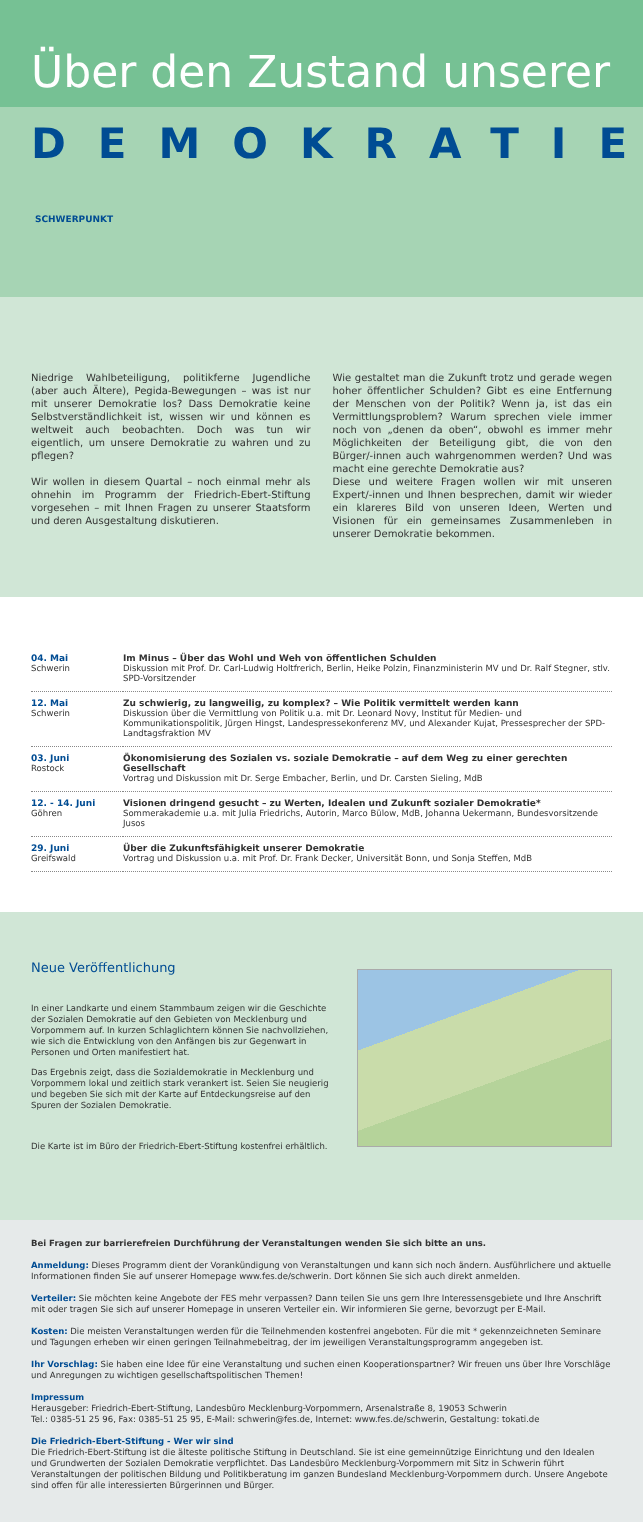Über den Zustand unserer
DEMOKRATIE
SCHWERPUNKT
Niedrige Wahlbeteiligung, politikferne Jugendliche (aber auch Ältere), Pegida-Bewegungen – was ist nur mit unserer Demokratie los? Dass Demokratie keine Selbstverständlichkeit ist, wissen wir und können es weltweit auch beobachten. Doch was tun wir eigentlich, um unsere Demokratie zu wahren und zu pflegen?
Wir wollen in diesem Quartal – noch einmal mehr als ohnehin im Programm der Friedrich-Ebert-Stiftung vorgesehen – mit Ihnen Fragen zu unserer Staatsform und deren Ausgestaltung diskutieren.
Wie gestaltet man die Zukunft trotz und gerade wegen hoher öffentlicher Schulden? Gibt es eine Entfernung der Menschen von der Politik? Wenn ja, ist das ein Vermittlungsproblem? Warum sprechen viele immer noch von „denen da oben“, obwohl es immer mehr Möglichkeiten der Beteiligung gibt, die von den Bürger/-innen auch wahrgenommen werden? Und was macht eine gerechte Demokratie aus?
Diese und weitere Fragen wollen wir mit unseren Expert/-innen und Ihnen besprechen, damit wir wieder ein klareres Bild von unseren Ideen, Werten und Visionen für ein gemeinsames Zusammenleben in unserer Demokratie bekommen.
| 04. Mai Schwerin | Im Minus – Über das Wohl und Weh von öffentlichen Schulden Diskussion mit Prof. Dr. Carl-Ludwig Holtfrerich, Berlin, Heike Polzin, Finanzministerin MV und Dr. Ralf Stegner, stlv. SPD-Vorsitzender |
| 12. Mai Schwerin | Zu schwierig, zu langweilig, zu komplex? – Wie Politik vermittelt werden kann Diskussion über die Vermittlung von Politik u.a. mit Dr. Leonard Novy, Institut für Medien- und Kommunikationspolitik, Jürgen Hingst, Landespressekonferenz MV, und Alexander Kujat, Pressesprecher der SPD-Landtagsfraktion MV |
| 03. Juni Rostock | Ökonomisierung des Sozialen vs. soziale Demokratie – auf dem Weg zu einer gerechten Gesellschaft Vortrag und Diskussion mit Dr. Serge Embacher, Berlin, und Dr. Carsten Sieling, MdB |
| 12. - 14. Juni Göhren | Visionen dringend gesucht – zu Werten, Idealen und Zukunft sozialer Demokratie* Sommerakademie u.a. mit Julia Friedrichs, Autorin, Marco Bülow, MdB, Johanna Uekermann, Bundesvorsitzende Jusos |
| 29. Juni Greifswald | Über die Zukunftsfähigkeit unserer Demokratie Vortrag und Diskussion u.a. mit Prof. Dr. Frank Decker, Universität Bonn, und Sonja Steffen, MdB |
Neue Veröffentlichung
In einer Landkarte und einem Stammbaum zeigen wir die Geschichte der Sozialen Demokratie auf den Gebieten von Mecklenburg und Vorpommern auf. In kurzen Schlaglichtern können Sie nachvollziehen, wie sich die Entwicklung von den Anfängen bis zur Gegenwart in Personen und Orten manifestiert hat.
Das Ergebnis zeigt, dass die Sozialdemokratie in Mecklenburg und Vorpommern lokal und zeitlich stark verankert ist. Seien Sie neugierig und begeben Sie sich mit der Karte auf Entdeckungsreise auf den Spuren der Sozialen Demokratie.
Die Karte ist im Büro der Friedrich-Ebert-Stiftung kostenfrei erhältlich.
Bei Fragen zur barrierefreien Durchführung der Veranstaltungen wenden Sie sich bitte an uns.
Anmeldung: Dieses Programm dient der Vorankündigung von Veranstaltungen und kann sich noch ändern. Ausführlichere und aktuelle Informationen finden Sie auf unserer Homepage www.fes.de/schwerin. Dort können Sie sich auch direkt anmelden.
Verteiler: Sie möchten keine Angebote der FES mehr verpassen? Dann teilen Sie uns gern Ihre Interessensgebiete und Ihre Anschrift mit oder tragen Sie sich auf unserer Homepage in unseren Verteiler ein. Wir informieren Sie gerne, bevorzugt per E-Mail.
Kosten: Die meisten Veranstaltungen werden für die Teilnehmenden kostenfrei angeboten. Für die mit * gekennzeichneten Seminare und Tagungen erheben wir einen geringen Teilnahmebeitrag, der im jeweiligen Veranstaltungsprogramm angegeben ist.
Ihr Vorschlag: Sie haben eine Idee für eine Veranstaltung und suchen einen Kooperationspartner? Wir freuen uns über Ihre Vorschläge und Anregungen zu wichtigen gesellschaftspolitischen Themen!
Impressum
Herausgeber: Friedrich-Ebert-Stiftung, Landesbüro Mecklenburg-Vorpommern, Arsenalstraße 8, 19053 Schwerin
Tel.: 0385-51 25 96, Fax: 0385-51 25 95, E-Mail: schwerin@fes.de, Internet: www.fes.de/schwerin, Gestaltung: tokati.de
Die Friedrich-Ebert-Stiftung - Wer wir sind
Die Friedrich-Ebert-Stiftung ist die älteste politische Stiftung in Deutschland. Sie ist eine gemeinnützige Einrichtung und den Idealen und Grundwerten der Sozialen Demokratie verpflichtet. Das Landesbüro Mecklenburg-Vorpommern mit Sitz in Schwerin führt Veranstaltungen der politischen Bildung und Politikberatung im ganzen Bundesland Mecklenburg-Vorpommern durch. Unsere Angebote sind offen für alle interessierten Bürgerinnen und Bürger.